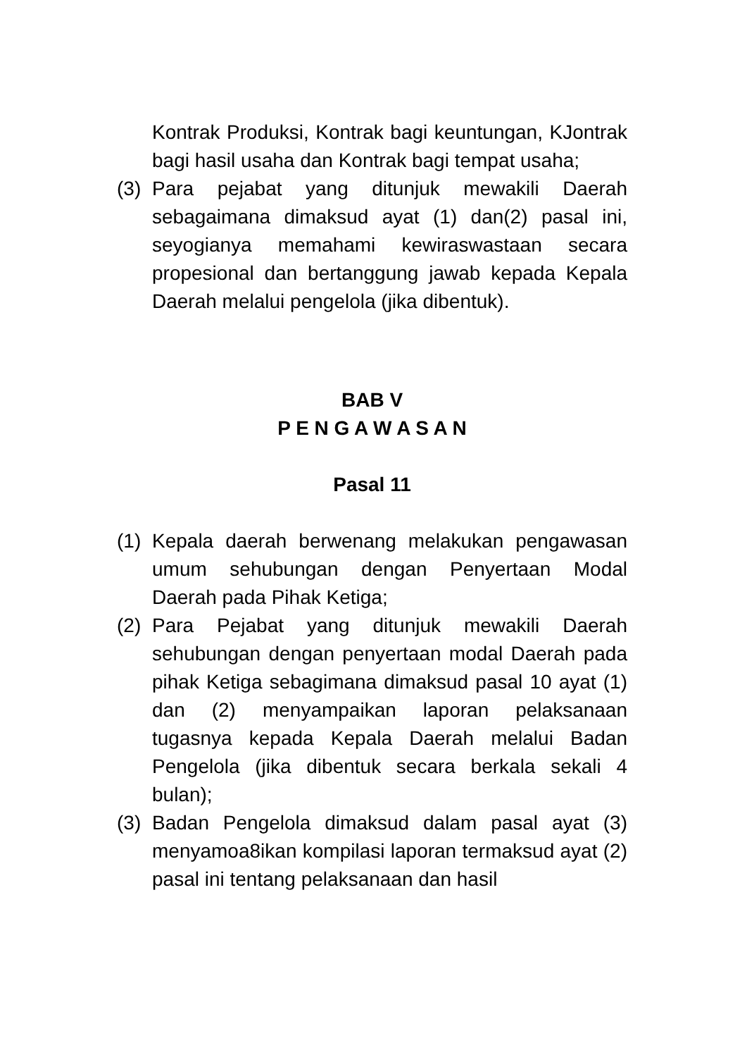Kontrak Produksi, Kontrak bagi keuntungan, KJontrak bagi hasil usaha dan Kontrak bagi tempat usaha;
(3) Para pejabat yang ditunjuk mewakili Daerah sebagaimana dimaksud ayat (1) dan(2) pasal ini, seyogianya memahami kewiraswastaan secara propesional dan bertanggung jawab kepada Kepala Daerah melalui pengelola (jika dibentuk).
BAB V
P E N G A W A S A N
Pasal 11
(1) Kepala daerah berwenang melakukan pengawasan umum sehubungan dengan Penyertaan Modal Daerah pada Pihak Ketiga;
(2) Para Pejabat yang ditunjuk mewakili Daerah sehubungan dengan penyertaan modal Daerah pada pihak Ketiga sebagimana dimaksud pasal 10 ayat (1) dan (2) menyampaikan laporan pelaksanaan tugasnya kepada Kepala Daerah melalui Badan Pengelola (jika dibentuk secara berkala sekali 4 bulan);
(3) Badan Pengelola dimaksud dalam pasal ayat (3) menyamoa8ikan kompilasi laporan termaksud ayat (2) pasal ini tentang pelaksanaan dan hasil